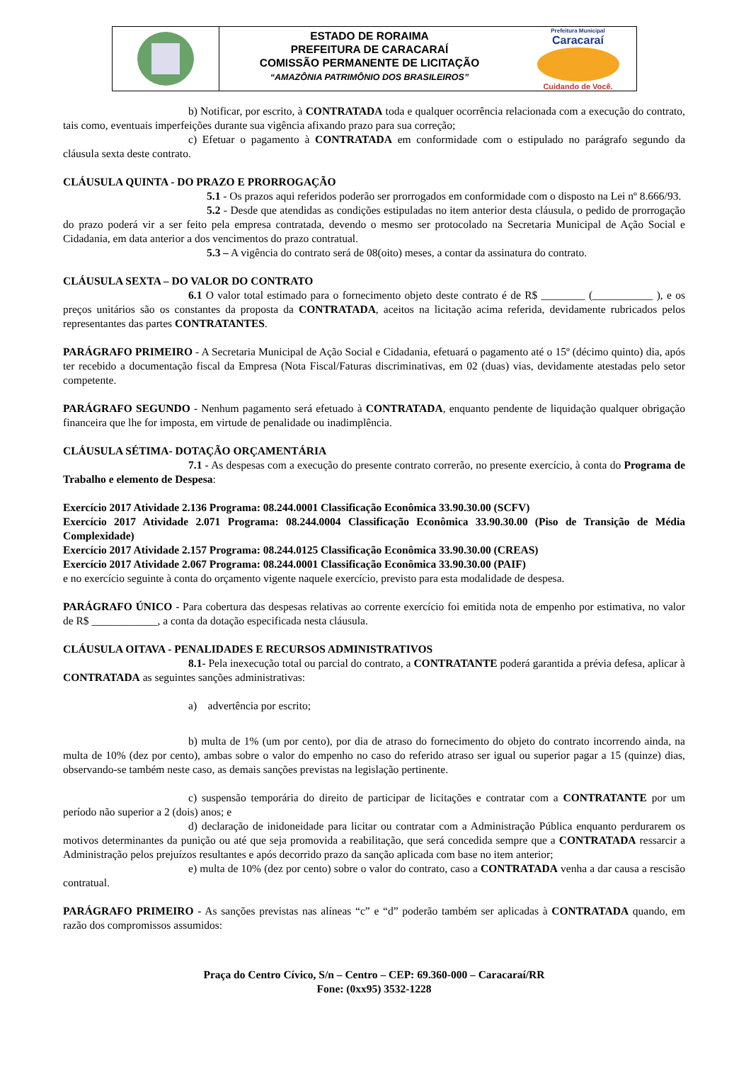ESTADO DE RORAIMA
PREFEITURA DE CARACARAÍ
COMISSÃO PERMANENTE DE LICITAÇÃO
“AMAZÔNIA PATRIMÔNIO DOS BRASILEIROS”
Prefeitura Municipal
Caracaraí
Cuidando de Você.
b) Notificar, por escrito, à CONTRATADA toda e qualquer ocorrência relacionada com a execução do contrato, tais como, eventuais imperfeições durante sua vigência afixando prazo para sua correção;
c) Efetuar o pagamento à CONTRATADA em conformidade com o estipulado no parágrafo segundo da cláusula sexta deste contrato.
CLÁUSULA QUINTA - DO PRAZO E PRORROGAÇÃO
5.1 - Os prazos aqui referidos poderão ser prorrogados em conformidade com o disposto na Lei nº 8.666/93.
5.2 - Desde que atendidas as condições estipuladas no item anterior desta cláusula, o pedido de prorrogação do prazo poderá vir a ser feito pela empresa contratada, devendo o mesmo ser protocolado na Secretaria Municipal de Ação Social e Cidadania, em data anterior a dos vencimentos do prazo contratual.
5.3 – A vigência do contrato será de 08(oito) meses, a contar da assinatura do contrato.
CLÁUSULA SEXTA – DO VALOR DO CONTRATO
6.1 O valor total estimado para o fornecimento objeto deste contrato é de R$ ________ (___________ ), e os preços unitários são os constantes da proposta da CONTRATADA, aceitos na licitação acima referida, devidamente rubricados pelos representantes das partes CONTRATANTES.
PARÁGRAFO PRIMEIRO - A Secretaria Municipal de Ação Social e Cidadania, efetuará o pagamento até o 15º (décimo quinto) dia, após ter recebido a documentação fiscal da Empresa (Nota Fiscal/Faturas discriminativas, em 02 (duas) vias, devidamente atestadas pelo setor competente.
PARÁGRAFO SEGUNDO - Nenhum pagamento será efetuado à CONTRATADA, enquanto pendente de liquidação qualquer obrigação financeira que lhe for imposta, em virtude de penalidade ou inadimplência.
CLÁUSULA SÉTIMA- DOTAÇÃO ORÇAMENTÁRIA
7.1 - As despesas com a execução do presente contrato correrão, no presente exercício, à conta do Programa de Trabalho e elemento de Despesa:
Exercício 2017 Atividade 2.136 Programa: 08.244.0001 Classificação Econômica 33.90.30.00 (SCFV)
Exercício 2017 Atividade 2.071 Programa: 08.244.0004 Classificação Econômica 33.90.30.00 (Piso de Transição de Média Complexidade)
Exercício 2017 Atividade 2.157 Programa: 08.244.0125 Classificação Econômica 33.90.30.00 (CREAS)
Exercício 2017 Atividade 2.067 Programa: 08.244.0001 Classificação Econômica 33.90.30.00 (PAIF)
e no exercício seguinte à conta do orçamento vigente naquele exercício, previsto para esta modalidade de despesa.
PARÁGRAFO ÚNICO - Para cobertura das despesas relativas ao corrente exercício foi emitida nota de empenho por estimativa, no valor de R$ ____________, a conta da dotação especificada nesta cláusula.
CLÁUSULA OITAVA - PENALIDADES E RECURSOS ADMINISTRATIVOS
8.1- Pela inexecução total ou parcial do contrato, a CONTRATANTE poderá garantida a prévia defesa, aplicar à CONTRATADA as seguintes sanções administrativas:
a) advertência por escrito;
b) multa de 1% (um por cento), por dia de atraso do fornecimento do objeto do contrato incorrendo ainda, na multa de 10% (dez por cento), ambas sobre o valor do empenho no caso do referido atraso ser igual ou superior pagar a 15 (quinze) dias, observando-se também neste caso, as demais sanções previstas na legislação pertinente.
c) suspensão temporária do direito de participar de licitações e contratar com a CONTRATANTE por um período não superior a 2 (dois) anos; e
d) declaração de inidoneidade para licitar ou contratar com a Administração Pública enquanto perdurarem os motivos determinantes da punição ou até que seja promovida a reabilitação, que será concedida sempre que a CONTRATADA ressarcir a Administração pelos prejuízos resultantes e após decorrido prazo da sanção aplicada com base no item anterior;
e) multa de 10% (dez por cento) sobre o valor do contrato, caso a CONTRATADA venha a dar causa a rescisão contratual.
PARÁGRAFO PRIMEIRO - As sanções previstas nas alíneas “c” e “d” poderão também ser aplicadas à CONTRATADA quando, em razão dos compromissos assumidos:
Praça do Centro Cívico, S/n – Centro – CEP: 69.360-000 – Caracaraí/RR
Fone: (0xx95) 3532-1228